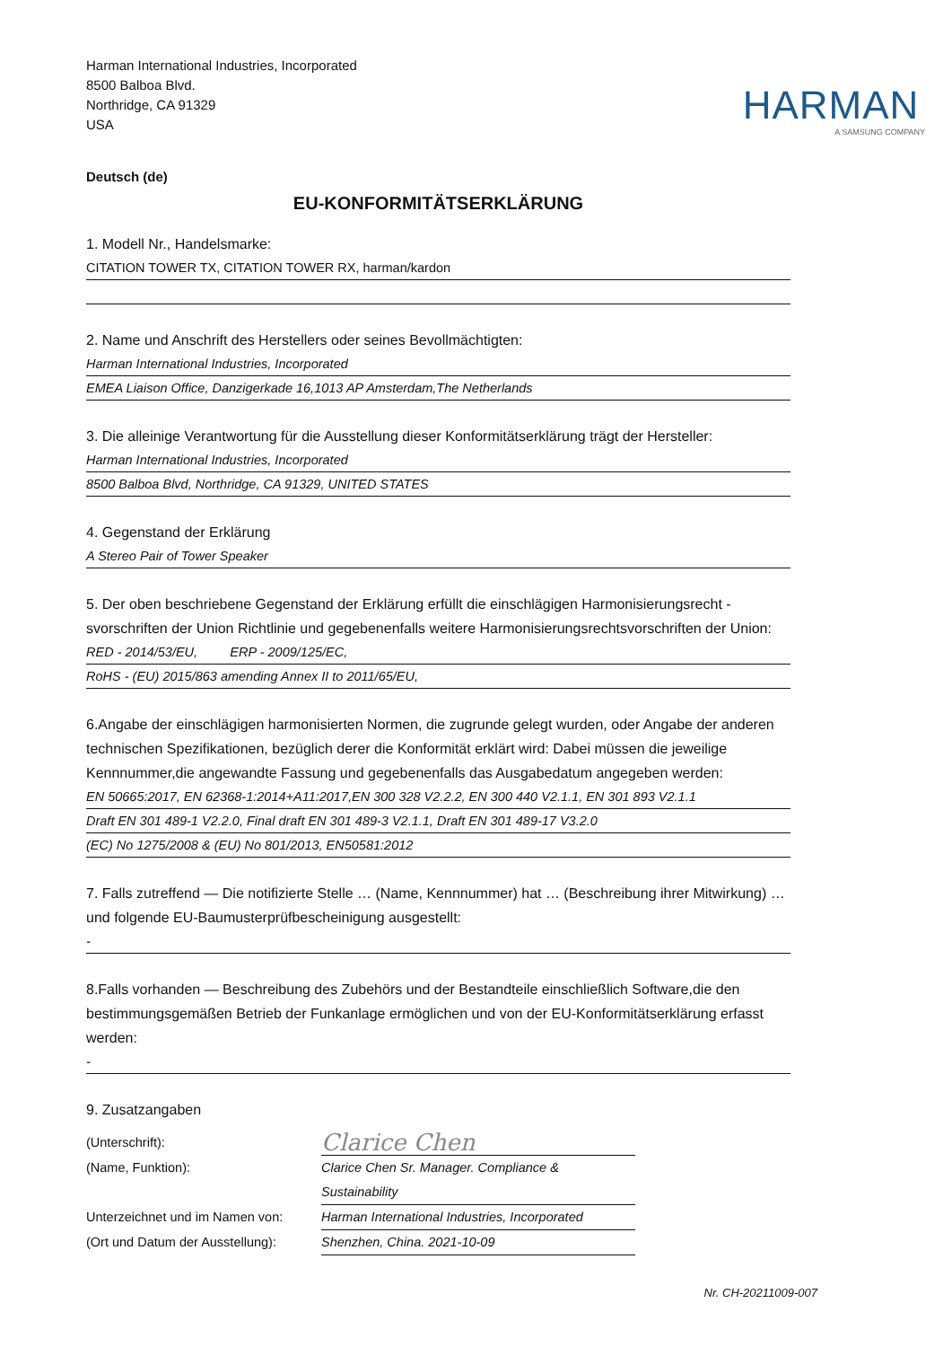Harman International Industries, Incorporated
8500 Balboa Blvd.
Northridge, CA 91329
USA
HARMAN
A SAMSUNG COMPANY
Deutsch (de)
EU-KONFORMITÄTSERKLÄRUNG
1. Modell Nr., Handelsmarke:
CITATION TOWER TX, CITATION TOWER RX, harman/kardon
2. Name und Anschrift des Herstellers oder seines Bevollmächtigten:
Harman International Industries, Incorporated
EMEA Liaison Office, Danzigerkade 16,1013 AP Amsterdam,The Netherlands
3. Die alleinige Verantwortung für die Ausstellung dieser Konformitätserklärung trägt der Hersteller:
Harman International Industries, Incorporated
8500 Balboa Blvd, Northridge, CA 91329, UNITED STATES
4. Gegenstand der Erklärung
A Stereo Pair of Tower Speaker
5. Der oben beschriebene Gegenstand der Erklärung erfüllt die einschlägigen Harmonisierungsrecht -svorschriften der Union Richtlinie und gegebenenfalls weitere Harmonisierungsrechtsvorschriften der Union:
RED - 2014/53/EU, ERP - 2009/125/EC,
RoHS - (EU) 2015/863 amending Annex II to 2011/65/EU,
6.Angabe der einschlägigen harmonisierten Normen, die zugrunde gelegt wurden, oder Angabe der anderen technischen Spezifikationen, bezüglich derer die Konformität erklärt wird: Dabei müssen die jeweilige Kennnummer,die angewandte Fassung und gegebenenfalls das Ausgabedatum angegeben werden:
EN 50665:2017, EN 62368-1:2014+A11:2017,EN 300 328 V2.2.2, EN 300 440 V2.1.1, EN 301 893 V2.1.1
Draft EN 301 489-1 V2.2.0, Final draft EN 301 489-3 V2.1.1, Draft EN 301 489-17 V3.2.0
(EC) No 1275/2008 & (EU) No 801/2013, EN50581:2012
7. Falls zutreffend — Die notifizierte Stelle … (Name, Kennnummer) hat … (Beschreibung ihrer Mitwirkung) … und folgende EU-Baumusterprüfbescheinigung ausgestellt:
-
8.Falls vorhanden — Beschreibung des Zubehörs und der Bestandteile einschließlich Software,die den bestimmungsgemäßen Betrieb der Funkanlage ermöglichen und von der EU-Konformitätserklärung erfasst werden:
-
9. Zusatzangaben
(Unterschrift):
Clarice Chen
(Name, Funktion):
Clarice Chen Sr. Manager. Compliance & Sustainability
Unterzeichnet und im Namen von:
Harman International Industries, Incorporated
(Ort und Datum der Ausstellung):
Shenzhen, China. 2021-10-09
Nr. CH-20211009-007